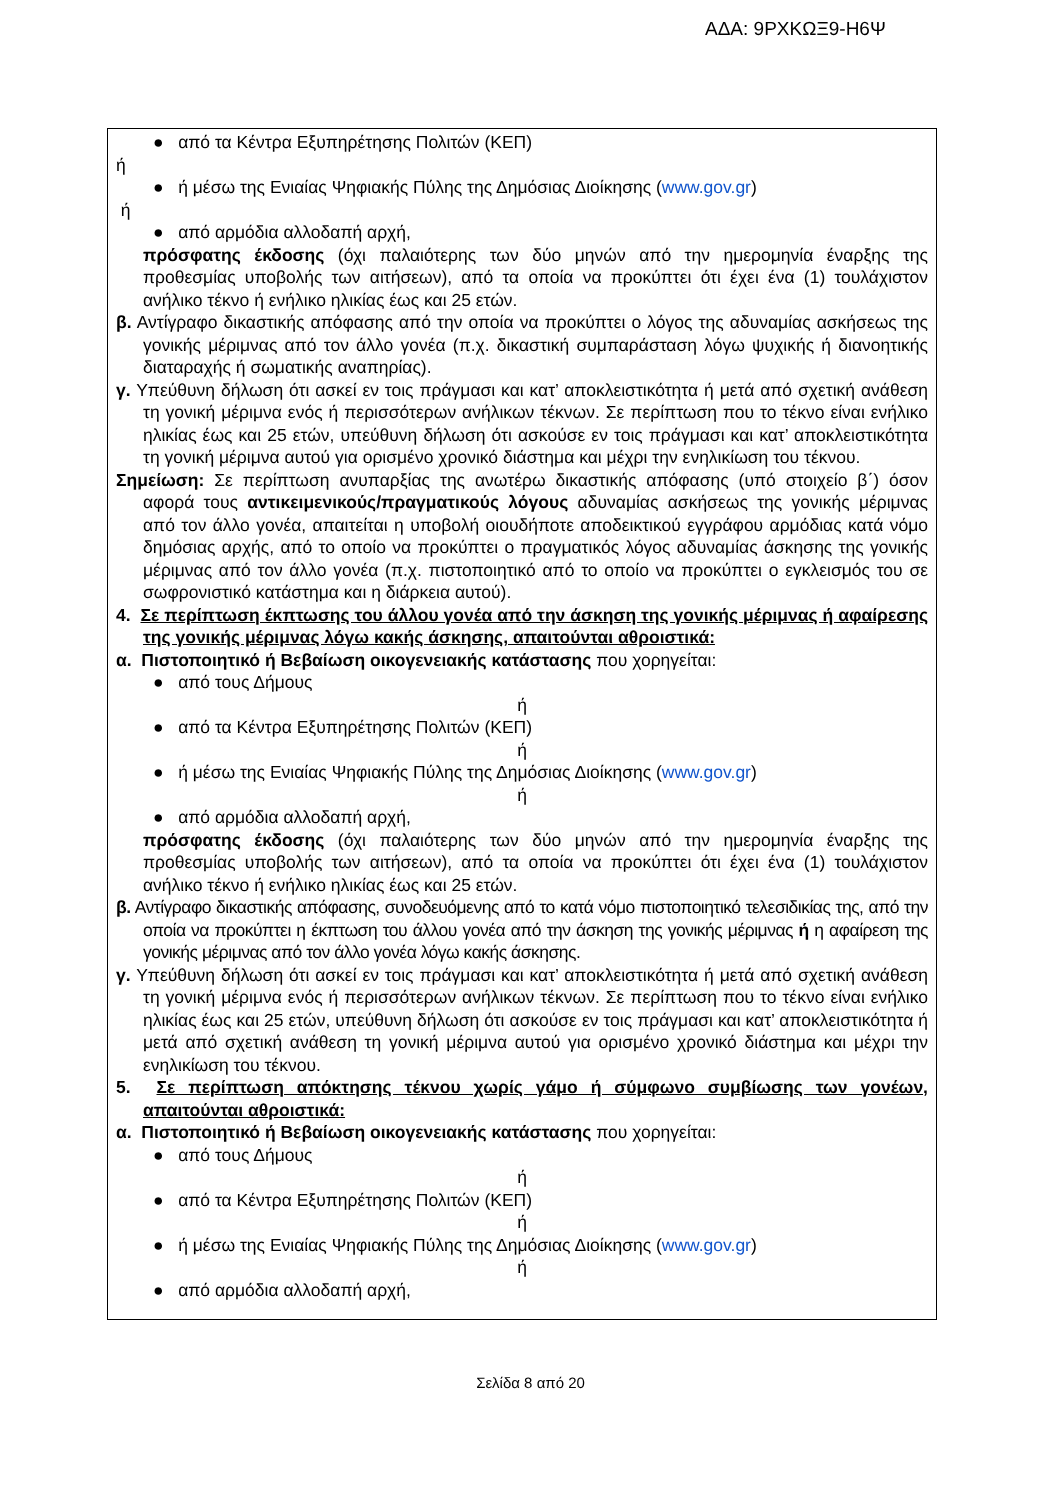ΑΔΑ: 9ΡΧΚΩΞ9-Η6Ψ
● από τα Κέντρα Εξυπηρέτησης Πολιτών (ΚΕΠ)
ή
● ή μέσω της Ενιαίας Ψηφιακής Πύλης της Δημόσιας Διοίκησης (www.gov.gr)
ή
● από αρμόδια αλλοδαπή αρχή,
πρόσφατης έκδοσης (όχι παλαιότερης των δύο μηνών από την ημερομηνία έναρξης της προθεσμίας υποβολής των αιτήσεων), από τα οποία να προκύπτει ότι έχει ένα (1) τουλάχιστον ανήλικο τέκνο ή ενήλικο ηλικίας έως και 25 ετών.
β. Αντίγραφο δικαστικής απόφασης από την οποία να προκύπτει ο λόγος της αδυναμίας ασκήσεως της γονικής μέριμνας από τον άλλο γονέα (π.χ. δικαστική συμπαράσταση λόγω ψυχικής ή διανοητικής διαταραχής ή σωματικής αναπηρίας).
γ. Υπεύθυνη δήλωση ότι ασκεί εν τοις πράγμασι και κατ’ αποκλειστικότητα ή μετά από σχετική ανάθεση τη γονική μέριμνα ενός ή περισσότερων ανήλικων τέκνων. Σε περίπτωση που το τέκνο είναι ενήλικο ηλικίας έως και 25 ετών, υπεύθυνη δήλωση ότι ασκούσε εν τοις πράγμασι και κατ’ αποκλειστικότητα τη γονική μέριμνα αυτού για ορισμένο χρονικό διάστημα και μέχρι την ενηλικίωση του τέκνου.
Σημείωση: Σε περίπτωση ανυπαρξίας της ανωτέρω δικαστικής απόφασης (υπό στοιχείο β΄) όσον αφορά τους αντικειμενικούς/πραγματικούς λόγους αδυναμίας ασκήσεως της γονικής μέριμνας από τον άλλο γονέα, απαιτείται η υποβολή οιουδήποτε αποδεικτικού εγγράφου αρμόδιας κατά νόμο δημόσιας αρχής, από το οποίο να προκύπτει ο πραγματικός λόγος αδυναμίας άσκησης της γονικής μέριμνας από τον άλλο γονέα (π.χ. πιστοποιητικό από το οποίο να προκύπτει ο εγκλεισμός του σε σωφρονιστικό κατάστημα και η διάρκεια αυτού).
4. Σε περίπτωση έκπτωσης του άλλου γονέα από την άσκηση της γονικής μέριμνας ή αφαίρεσης της γονικής μέριμνας λόγω κακής άσκησης, απαιτούνται αθροιστικά:
α. Πιστοποιητικό ή Βεβαίωση οικογενειακής κατάστασης που χορηγείται:
● από τους Δήμους
ή
● από τα Κέντρα Εξυπηρέτησης Πολιτών (ΚΕΠ)
ή
● ή μέσω της Ενιαίας Ψηφιακής Πύλης της Δημόσιας Διοίκησης (www.gov.gr)
ή
● από αρμόδια αλλοδαπή αρχή,
πρόσφατης έκδοσης (όχι παλαιότερης των δύο μηνών από την ημερομηνία έναρξης της προθεσμίας υποβολής των αιτήσεων), από τα οποία να προκύπτει ότι έχει ένα (1) τουλάχιστον ανήλικο τέκνο ή ενήλικο ηλικίας έως και 25 ετών.
β. Αντίγραφο δικαστικής απόφασης, συνοδευόμενης από το κατά νόμο πιστοποιητικό τελεσιδικίας της, από την οποία να προκύπτει η έκπτωση του άλλου γονέα από την άσκηση της γονικής μέριμνας ή η αφαίρεση της γονικής μέριμνας από τον άλλο γονέα λόγω κακής άσκησης.
γ. Υπεύθυνη δήλωση ότι ασκεί εν τοις πράγμασι και κατ’ αποκλειστικότητα ή μετά από σχετική ανάθεση τη γονική μέριμνα ενός ή περισσότερων ανήλικων τέκνων. Σε περίπτωση που το τέκνο είναι ενήλικο ηλικίας έως και 25 ετών, υπεύθυνη δήλωση ότι ασκούσε εν τοις πράγμασι και κατ’ αποκλειστικότητα ή μετά από σχετική ανάθεση τη γονική μέριμνα αυτού για ορισμένο χρονικό διάστημα και μέχρι την ενηλικίωση του τέκνου.
5. Σε περίπτωση απόκτησης τέκνου χωρίς γάμο ή σύμφωνο συμβίωσης των γονέων, απαιτούνται αθροιστικά:
α. Πιστοποιητικό ή Βεβαίωση οικογενειακής κατάστασης που χορηγείται:
● από τους Δήμους
ή
● από τα Κέντρα Εξυπηρέτησης Πολιτών (ΚΕΠ)
ή
● ή μέσω της Ενιαίας Ψηφιακής Πύλης της Δημόσιας Διοίκησης (www.gov.gr)
ή
● από αρμόδια αλλοδαπή αρχή,
Σελίδα 8 από 20